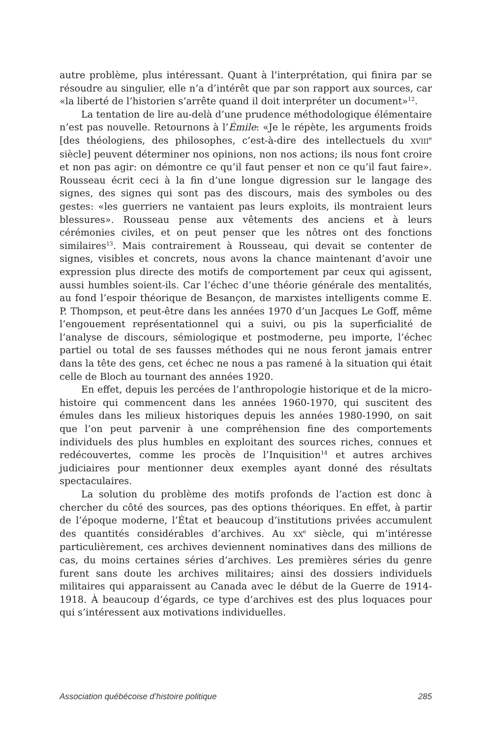autre problème, plus intéressant. Quant à l’interprétation, qui finira par se résoudre au singulier, elle n’a d’intérêt que par son rapport aux sources, car «la liberté de l’historien s’arrête quand il doit interpréter un document»<sup>12</sup>.
La tentation de lire au-delà d’une prudence méthodologique élémentaire n’est pas nouvelle. Retournons à l’Émile: «Je le répète, les arguments froids [des théologiens, des philosophes, c’est-à-dire des intellectuels du XVIII<sup>e</sup> siècle] peuvent déterminer nos opinions, non nos actions; ils nous font croire et non pas agir: on démontre ce qu’il faut penser et non ce qu’il faut faire». Rousseau écrit ceci à la fin d’une longue digression sur le langage des signes, des signes qui sont pas des discours, mais des symboles ou des gestes: «les guerriers ne vantaient pas leurs exploits, ils montraient leurs blessures». Rousseau pense aux vêtements des anciens et à leurs cérémonies civiles, et on peut penser que les nôtres ont des fonctions similaires<sup>13</sup>. Mais contrairement à Rousseau, qui devait se contenter de signes, visibles et concrets, nous avons la chance maintenant d’avoir une expression plus directe des motifs de comportement par ceux qui agissent, aussi humbles soient-ils. Car l’échec d’une théorie générale des mentalités, au fond l’espoir théorique de Besançon, de marxistes intelligents comme E. P. Thompson, et peut-être dans les années 1970 d’un Jacques Le Goff, même l’engouement représentationnel qui a suivi, ou pis la superficialité de l’analyse de discours, sémiologique et postmoderne, peu importe, l’échec partiel ou total de ses fausses méthodes qui ne nous feront jamais entrer dans la tête des gens, cet échec ne nous a pas ramené à la situation qui était celle de Bloch au tournant des années 1920.
En effet, depuis les percées de l’anthropologie historique et de la micro-histoire qui commencent dans les années 1960-1970, qui suscitent des émules dans les milieux historiques depuis les années 1980-1990, on sait que l’on peut parvenir à une compréhension fine des comportements individuels des plus humbles en exploitant des sources riches, connues et redécouvertes, comme les procès de l’Inquisition<sup>14</sup> et autres archives judiciaires pour mentionner deux exemples ayant donné des résultats spectaculaires.
La solution du problème des motifs profonds de l’action est donc à chercher du côté des sources, pas des options théoriques. En effet, à partir de l’époque moderne, l’État et beaucoup d’institutions privées accumulent des quantités considérables d’archives. Au XX<sup>e</sup> siècle, qui m’intéresse particulièrement, ces archives deviennent nominatives dans des millions de cas, du moins certaines séries d’archives. Les premières séries du genre furent sans doute les archives militaires; ainsi des dossiers individuels militaires qui apparaissent au Canada avec le début de la Guerre de 1914-1918. À beaucoup d’égards, ce type d’archives est des plus loquaces pour qui s’intéressent aux motivations individuelles.
Association québécoise d’histoire politique 285